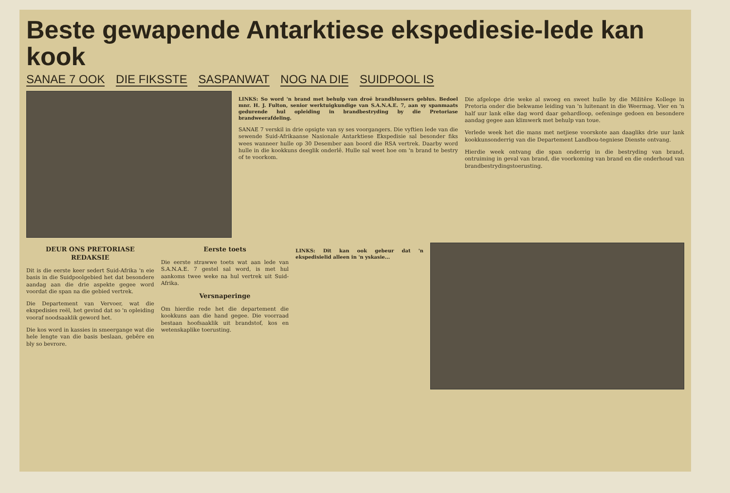Beste gewapende Antarktiese ekspediesie-lede kan kook
SANAE 7 OOK DIE FIKSSTE SASPANWAT NOG NA DIE SUIDPOOL IS
LINKS: So word 'n brand met behulp van droë brandblussers geblus. Bedoel mnr. H. J. Fulton, senior werktuigkundige van S.A.N.A.E. 7, aan sy spanmaats gedurende hul opleiding in brandbestryding by die Pretoriase brandweerafdeling.
SANAE 7 verskil in drie opsigte van sy ses voorgangers. Die vyftien lede van die sewende Suid-Afrikaanse Nasionale Antarktiese Ekspedisie sal besonder fiks wees wanneer hulle op 30 Desember aan boord die RSA vertrek. Daarby word hulle in die kookkuns deeglik onderlê. Hulle sal weet hoe om 'n brand te bestry of te voorkom.
Die afgelope drie weke al swoeg en sweet hulle by die Militêre Kollege in Pretoria onder die bekwame leiding van 'n luitenant in die Weermag. Vier en 'n half uur lank elke dag word daar gehardloop, oefeninge gedoen en besondere aandag gegee aan klimwerk met behulp van toue.
Verlede week het die mans met netjiese voorskote aan daagliks drie uur lank kookkunsonderrig van die Departement Landbou-tegniese Dienste ontvang.
Hierdie week ontvang die span onderrig in die bestryding van brand, ontruiming in geval van brand, die voorkoming van brand en die onderhoud van brandbestrydingstoerusting.
DEUR ONS PRETORIASE REDAKSIE
Dit is die eerste keer sedert Suid-Afrika 'n eie basis in die Suidpoolgebied het dat besondere aandag aan die drie aspekte gegee word voordat die span na die gebied vertrek.
Die Departement van Vervoer, wat die ekspedisies reël, het gevind dat so 'n opleiding vooraf noodsaaklik geword het.
Die kos word in kassies in smeergange wat die hele lengte van die basis beslaan, gebêre en bly so bevrore.
Eerste toets
Die eerste strawwe toets wat aan lede van S.A.N.A.E. 7 gestel sal word, is met hul aankoms twee weke na hul vertrek uit Suid-Afrika.
Versnaperinge
Om hierdie rede het die departement die kookkuns aan die hand gegee. Die voorraad bestaan hoofsaaklik uit brandstof, kos en wetenskaplike toerusting.
LINKS: Dit kan ook gebeur dat 'n ekspedisielid alleen in 'n yskasie...